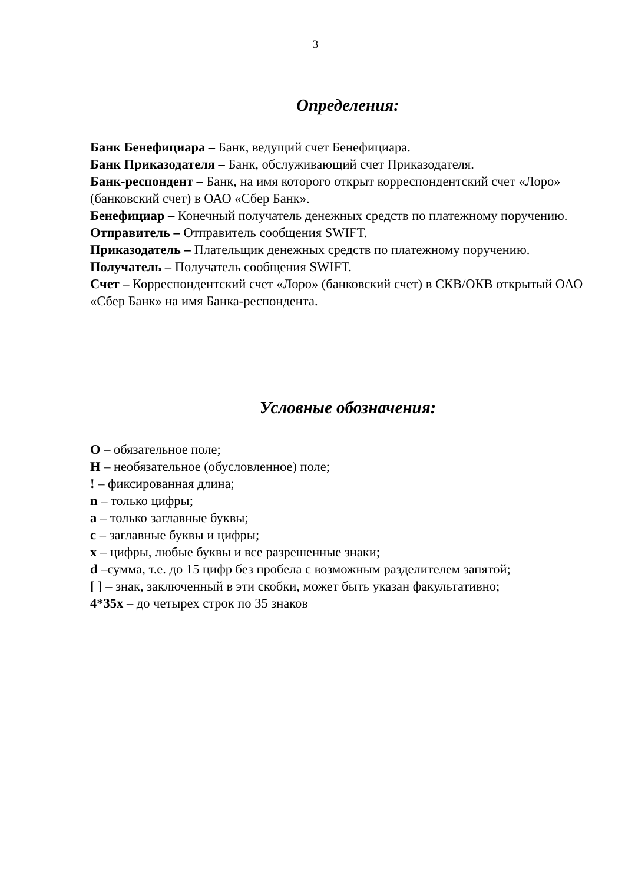3
Определения:
Банк Бенефициара – Банк, ведущий счет Бенефициара.
Банк Приказодателя – Банк, обслуживающий счет Приказодателя.
Банк-респондент – Банк, на имя которого открыт корреспондентский счет «Лоро» (банковский счет) в ОАО «Сбер Банк».
Бенефициар – Конечный получатель денежных средств по платежному поручению.
Отправитель – Отправитель сообщения SWIFT.
Приказодатель – Плательщик денежных средств по платежному поручению.
Получатель – Получатель сообщения SWIFT.
Счет – Корреспондентский счет «Лоро» (банковский счет) в СКВ/ОКВ открытый ОАО «Сбер Банк» на имя Банка-респондента.
Условные обозначения:
О – обязательное поле;
Н – необязательное (обусловленное) поле;
! – фиксированная длина;
n – только цифры;
a – только заглавные буквы;
c – заглавные буквы и цифры;
x – цифры, любые буквы и все разрешенные знаки;
d –сумма, т.е. до 15 цифр без пробела с возможным разделителем запятой;
[ ] – знак, заключенный в эти скобки, может быть указан факультативно;
4*35x – до четырех строк по 35 знаков